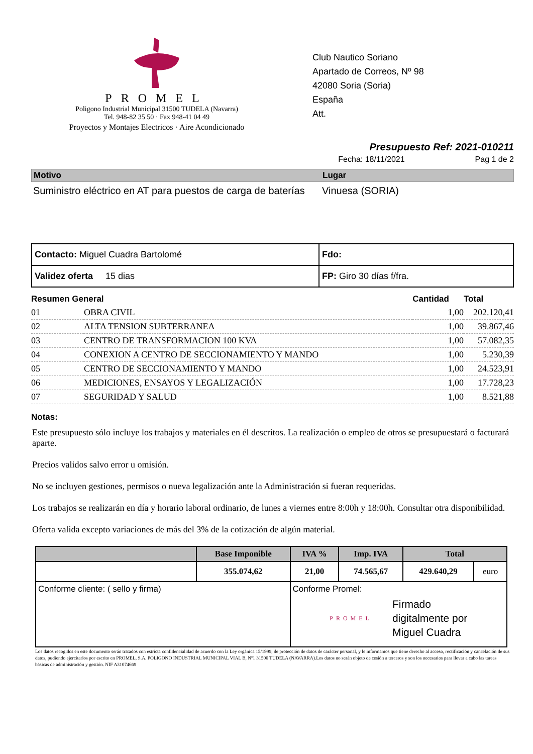PROMEL
Poligono Industrial Municipal 31500 TUDELA (Navarra)
Tel. 948-82 35 50 · Fax 948-41 04 49
Proyectos y Montajes Electricos · Aire Acondicionado
Club Nautico Soriano
Apartado de Correos, Nº 98
42080 Soria (Soria)
España
Att.
Presupuesto Ref: 2021-010211
Fecha: 18/11/2021 Pag 1 de 2
Motivo Lugar
Suministro eléctrico en AT para puestos de carga de baterías
Vinuesa (SORIA)
| Contacto: Miguel Cuadra Bartolomé | Fdo: |
| Validez oferta 15 dias | FP: Giro 30 días f/fra. |
| Resumen General | | Cantidad | Total |
| --- | --- | --- | --- |
| 01 | OBRA CIVIL | 1,00 | 202.120,41 |
| 02 | ALTA TENSION SUBTERRANEA | 1,00 | 39.867,46 |
| 03 | CENTRO DE TRANSFORMACION 100 KVA | 1,00 | 57.082,35 |
| 04 | CONEXION A CENTRO DE SECCIONAMIENTO Y MANDO | 1,00 | 5.230,39 |
| 05 | CENTRO DE SECCIONAMIENTO Y MANDO | 1,00 | 24.523,91 |
| 06 | MEDICIONES, ENSAYOS Y LEGALIZACIÓN | 1,00 | 17.728,23 |
| 07 | SEGURIDAD Y SALUD | 1,00 | 8.521,88 |
Notas:
Este presupuesto sólo incluye los trabajos y materiales en él descritos. La realización o empleo de otros se presupuestará o facturará aparte.
Precios validos salvo error u omisión.
No se incluyen gestiones, permisos o nueva legalización ante la Administración si fueran requeridas.
Los trabajos se realizarán en día y horario laboral ordinario, de lunes a viernes entre 8:00h y 18:00h. Consultar otra disponibilidad.
Oferta valida excepto variaciones de más del 3% de la cotización de algún material.
| | Base Imponible | IVA % | Imp. IVA | Total | |
| --- | --- | --- | --- | --- | --- |
| | 355.074,62 | 21,00 | 74.565,67 | 429.640,29 | euro |
| Conforme cliente: ( sello y firma) | | Conforme Promel: PROMEL Firmado digitalmente por Miguel Cuadra | | | |
Los datos recogidos en este documento serán tratados con estricta confidencialidad de acuerdo con la Ley orgánica 15/1999, de protección de datos de carácter personal, y le informamos que tiene derecho al acceso, rectificación y cancelación de sus datos, pudiendo ejercitarlos por escrito en PROMEL, S.A. POLIGONO INDUSTRIAL MUNICIPAL VIAL B, Nº1 31500 TUDELA (NAVARRA).Los datos no serán objeto de cesión a terceros y son los necesarios para llevar a cabo las tareas básicas de administración y gestión. NIF A31074669